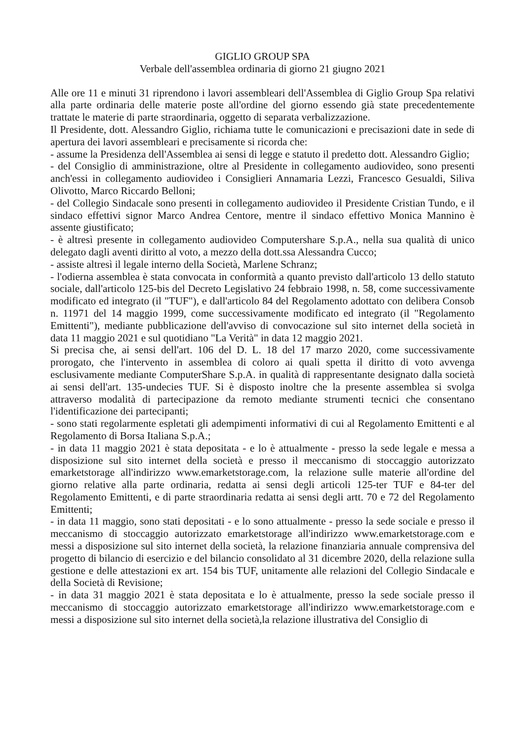GIGLIO GROUP SPA
Verbale dell'assemblea ordinaria di giorno 21 giugno 2021
Alle ore 11 e minuti 31 riprendono i lavori assembleari dell'Assemblea di Giglio Group Spa relativi alla parte ordinaria delle materie poste all'ordine del giorno essendo già state precedentemente trattate le materie di parte straordinaria, oggetto di separata verbalizzazione.
Il Presidente, dott. Alessandro Giglio, richiama tutte le comunicazioni e precisazioni date in sede di apertura dei lavori assembleari e precisamente si ricorda che:
- assume la Presidenza dell'Assemblea ai sensi di legge e statuto il predetto dott. Alessandro Giglio;
- del Consiglio di amministrazione, oltre al Presidente in collegamento audiovideo, sono presenti anch'essi in collegamento audiovideo i Consiglieri Annamaria Lezzi, Francesco Gesualdi, Siliva Olivotto, Marco Riccardo Belloni;
- del Collegio Sindacale sono presenti in collegamento audiovideo il Presidente Cristian Tundo, e il sindaco effettivi signor Marco Andrea Centore, mentre il sindaco effettivo Monica Mannino è assente giustificato;
- è altresì presente in collegamento audiovideo Computershare S.p.A., nella sua qualità di unico delegato dagli aventi diritto al voto, a mezzo della dott.ssa Alessandra Cucco;
- assiste altresì il legale interno della Società, Marlene Schranz;
- l'odierna assemblea è stata convocata in conformità a quanto previsto dall'articolo 13 dello statuto sociale, dall'articolo 125-bis del Decreto Legislativo 24 febbraio 1998, n. 58, come successivamente modificato ed integrato (il "TUF"), e dall'articolo 84 del Regolamento adottato con delibera Consob n. 11971 del 14 maggio 1999, come successivamente modificato ed integrato (il "Regolamento Emittenti"), mediante pubblicazione dell'avviso di convocazione sul sito internet della società in data 11 maggio 2021 e sul quotidiano "La Verità" in data 12 maggio 2021.
Si precisa che, ai sensi dell'art. 106 del D. L. 18 del 17 marzo 2020, come successivamente prorogato, che l'intervento in assemblea di coloro ai quali spetta il diritto di voto avvenga esclusivamente mediante ComputerShare S.p.A. in qualità di rappresentante designato dalla società ai sensi dell'art. 135-undecies TUF. Si è disposto inoltre che la presente assemblea si svolga attraverso modalità di partecipazione da remoto mediante strumenti tecnici che consentano l'identificazione dei partecipanti;
- sono stati regolarmente espletati gli adempimenti informativi di cui al Regolamento Emittenti e al Regolamento di Borsa Italiana S.p.A.;
- in data 11 maggio 2021 è stata depositata - e lo è attualmente - presso la sede legale e messa a disposizione sul sito internet della società e presso il meccanismo di stoccaggio autorizzato emarketstorage all'indirizzo www.emarketstorage.com, la relazione sulle materie all'ordine del giorno relative alla parte ordinaria, redatta ai sensi degli articoli 125-ter TUF e 84-ter del Regolamento Emittenti, e di parte straordinaria redatta ai sensi degli artt. 70 e 72 del Regolamento Emittenti;
- in data 11 maggio, sono stati depositati - e lo sono attualmente - presso la sede sociale e presso il meccanismo di stoccaggio autorizzato emarketstorage all'indirizzo www.emarketstorage.com e messi a disposizione sul sito internet della società, la relazione finanziaria annuale comprensiva del progetto di bilancio di esercizio e del bilancio consolidato al 31 dicembre 2020, della relazione sulla gestione e delle attestazioni ex art. 154 bis TUF, unitamente alle relazioni del Collegio Sindacale e della Società di Revisione;
- in data 31 maggio 2021 è stata depositata e lo è attualmente, presso la sede sociale presso il meccanismo di stoccaggio autorizzato emarketstorage all'indirizzo www.emarketstorage.com e messi a disposizione sul sito internet della società,la relazione illustrativa del Consiglio di